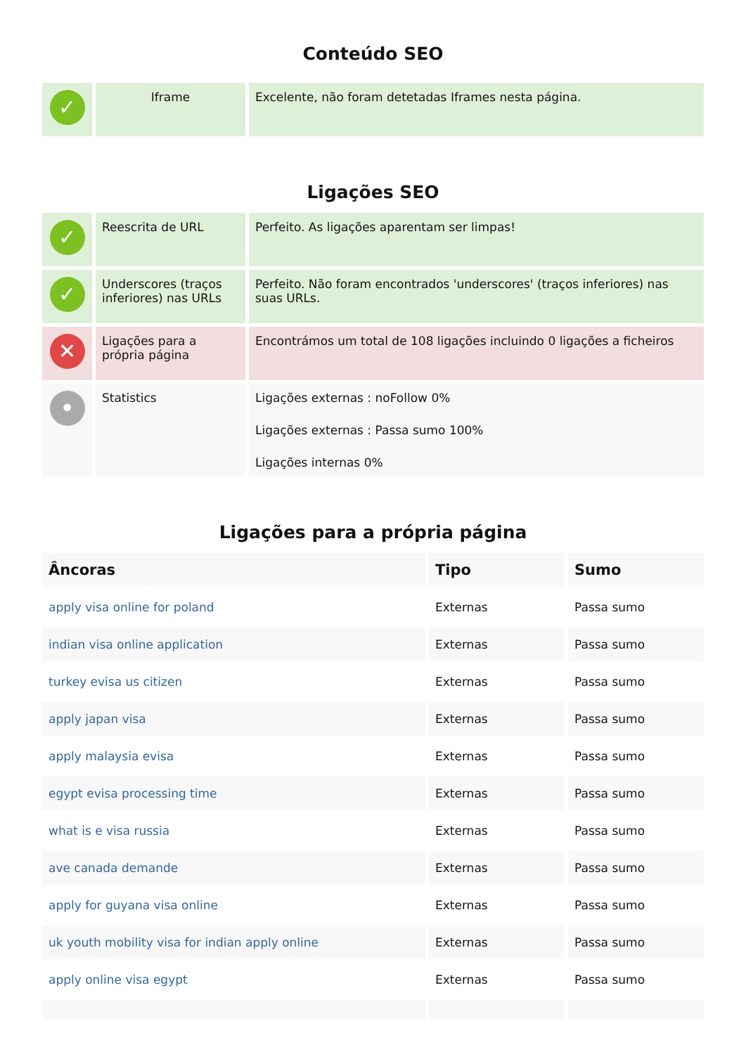Conteúdo SEO
| ✓ | Iframe | Excelente, não foram detetadas Iframes nesta página. |
Ligações SEO
| ✓ | Reescrita de URL | Perfeito. As ligações aparentam ser limpas! |
| ✓ | Underscores (traços inferiores) nas URLs | Perfeito. Não foram encontrados 'underscores' (traços inferiores) nas suas URLs. |
| ✕ | Ligações para a própria página | Encontrámos um total de 108 ligações incluindo 0 ligações a ficheiros |
| • | Statistics | Ligações externas : noFollow 0% Ligações externas : Passa sumo 100% Ligações internas 0% |
Ligações para a própria página
| Âncoras | Tipo | Sumo |
| --- | --- | --- |
| apply visa online for poland | Externas | Passa sumo |
| indian visa online application | Externas | Passa sumo |
| turkey evisa us citizen | Externas | Passa sumo |
| apply japan visa | Externas | Passa sumo |
| apply malaysia evisa | Externas | Passa sumo |
| egypt evisa processing time | Externas | Passa sumo |
| what is e visa russia | Externas | Passa sumo |
| ave canada demande | Externas | Passa sumo |
| apply for guyana visa online | Externas | Passa sumo |
| uk youth mobility visa for indian apply online | Externas | Passa sumo |
| apply online visa egypt | Externas | Passa sumo |